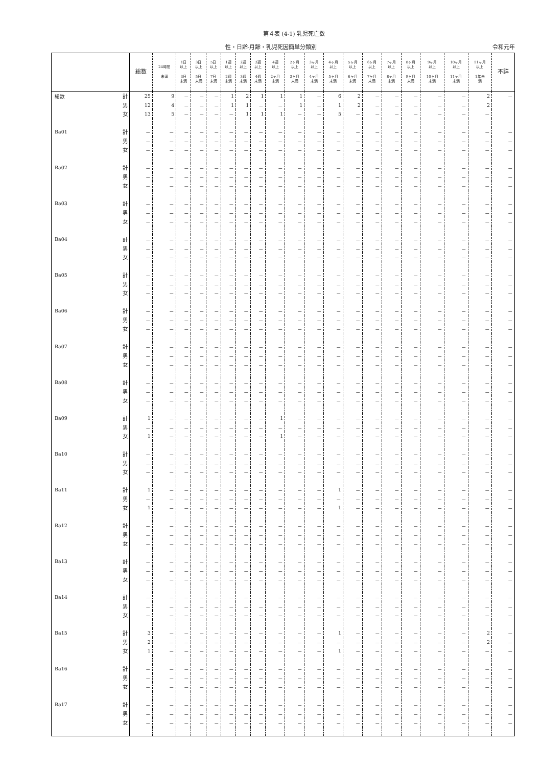第４表 (4-1) 乳児死亡数
性・日齢-月齢・乳児死因簡単分類別 令和元年
| | | 総数 | 24時間 未満 | 1日 以上 3日 未満 | 3日 以上 5日 未満 | 5日 以上 7日 未満 | 1週 以上 2週 未満 | 2週 以上 3週 未満 | 3週 以上 4週 未満 | 4週 以上 2ヶ月 未満 | 2ヶ月 以上 3ヶ月 未満 | 3ヶ月 以上 4ヶ月 未満 | 4ヶ月 以上 5ヶ月 未満 | 5ヶ月 以上 6ヶ月 未満 | 6ヶ月 以上 7ヶ月 未満 | 7ヶ月 以上 8ヶ月 未満 | 8ヶ月 以上 9ヶ月 未満 | 9ヶ月 以上 10ヶ月 未満 | 10ヶ月 以上 11ヶ月 未満 | 11ヶ月 以上 1年未 満 | 不詳 |
| --- | --- | --- | --- | --- | --- | --- | --- | --- | --- | --- | --- | --- | --- | --- | --- | --- | --- | --- | --- | --- | --- |
| 総数 | 計 | 25 | 9 | － | － | － | 1 | 2 | 1 | 1 | 1 | － | 6 | 2 | － | － | － | － | － | 2 | － |
| | 男 | 12 | 4 | － | － | － | 1 | 1 | － | － | 1 | － | 1 | 2 | － | － | － | － | － | 2 | |
| | 女 | 13 | 5 | － | － | － | － | 1 | 1 | 1 | － | － | 5 | － | － | － | － | － | － | － | |
| Ba01 | 計 | － | － | － | － | － | － | － | － | － | － | － | － | － | － | － | － | － | － | － | － |
| | 男 | － | － | － | － | － | － | － | － | － | － | － | － | － | － | － | － | － | － | － | － |
| | 女 | － | － | － | － | － | － | － | － | － | － | － | － | － | － | － | － | － | － | － | － |
| Ba02 | 計 | － | － | － | － | － | － | － | － | － | － | － | － | － | － | － | － | － | － | － | － |
| | 男 | － | － | － | － | － | － | － | － | － | － | － | － | － | － | － | － | － | － | － | － |
| | 女 | － | － | － | － | － | － | － | － | － | － | － | － | － | － | － | － | － | － | － | － |
| Ba03 | 計 | － | － | － | － | － | － | － | － | － | － | － | － | － | － | － | － | － | － | － | － |
| | 男 | － | － | － | － | － | － | － | － | － | － | － | － | － | － | － | － | － | － | － | － |
| | 女 | － | － | － | － | － | － | － | － | － | － | － | － | － | － | － | － | － | － | － | － |
| Ba04 | 計 | － | － | － | － | － | － | － | － | － | － | － | － | － | － | － | － | － | － | － | － |
| | 男 | － | － | － | － | － | － | － | － | － | － | － | － | － | － | － | － | － | － | － | － |
| | 女 | － | － | － | － | － | － | － | － | － | － | － | － | － | － | － | － | － | － | － | － |
| Ba05 | 計 | － | － | － | － | － | － | － | － | － | － | － | － | － | － | － | － | － | － | － | － |
| | 男 | － | － | － | － | － | － | － | － | － | － | － | － | － | － | － | － | － | － | － | － |
| | 女 | － | － | － | － | － | － | － | － | － | － | － | － | － | － | － | － | － | － | － | － |
| Ba06 | 計 | － | － | － | － | － | － | － | － | － | － | － | － | － | － | － | － | － | － | － | － |
| | 男 | － | － | － | － | － | － | － | － | － | － | － | － | － | － | － | － | － | － | － | － |
| | 女 | － | － | － | － | － | － | － | － | － | － | － | － | － | － | － | － | － | － | － | － |
| Ba07 | 計 | － | － | － | － | － | － | － | － | － | － | － | － | － | － | － | － | － | － | － | － |
| | 男 | － | － | － | － | － | － | － | － | － | － | － | － | － | － | － | － | － | － | － | － |
| | 女 | － | － | － | － | － | － | － | － | － | － | － | － | － | － | － | － | － | － | － | － |
| Ba08 | 計 | － | － | － | － | － | － | － | － | － | － | － | － | － | － | － | － | － | － | － | － |
| | 男 | － | － | － | － | － | － | － | － | － | － | － | － | － | － | － | － | － | － | － | － |
| | 女 | － | － | － | － | － | － | － | － | － | － | － | － | － | － | － | － | － | － | － | － |
| Ba09 | 計 | 1 | － | － | － | － | － | － | － | 1 | － | － | － | － | － | － | － | － | － | － | － |
| | 男 | － | － | － | － | － | － | － | － | － | － | － | － | － | － | － | － | － | － | － | － |
| | 女 | 1 | － | － | － | － | － | － | － | 1 | － | － | － | － | － | － | － | － | － | － | － |
| Ba10 | 計 | － | － | － | － | － | － | － | － | － | － | － | － | － | － | － | － | － | － | － | － |
| | 男 | － | － | － | － | － | － | － | － | － | － | － | － | － | － | － | － | － | － | － | － |
| | 女 | － | － | － | － | － | － | － | － | － | － | － | － | － | － | － | － | － | － | － | － |
| Ba11 | 計 | 1 | － | － | － | － | － | － | － | － | － | － | 1 | － | － | － | － | － | － | － | － |
| | 男 | － | － | － | － | － | － | － | － | － | － | － | － | － | － | － | － | － | － | － | － |
| | 女 | 1 | － | － | － | － | － | － | － | － | － | － | 1 | － | － | － | － | － | － | － | － |
| Ba12 | 計 | － | － | － | － | － | － | － | － | － | － | － | － | － | － | － | － | － | － | － | － |
| | 男 | － | － | － | － | － | － | － | － | － | － | － | － | － | － | － | － | － | － | － | － |
| | 女 | － | － | － | － | － | － | － | － | － | － | － | － | － | － | － | － | － | － | － | － |
| Ba13 | 計 | － | － | － | － | － | － | － | － | － | － | － | － | － | － | － | － | － | － | － | － |
| | 男 | － | － | － | － | － | － | － | － | － | － | － | － | － | － | － | － | － | － | － | － |
| | 女 | － | － | － | － | － | － | － | － | － | － | － | － | － | － | － | － | － | － | － | － |
| Ba14 | 計 | － | － | － | － | － | － | － | － | － | － | － | － | － | － | － | － | － | － | － | － |
| | 男 | － | － | － | － | － | － | － | － | － | － | － | － | － | － | － | － | － | － | － | － |
| | 女 | － | － | － | － | － | － | － | － | － | － | － | － | － | － | － | － | － | － | － | － |
| Ba15 | 計 | 3 | － | － | － | － | － | － | － | － | － | － | 1 | － | － | － | － | － | － | 2 | － |
| | 男 | 2 | － | － | － | － | － | － | － | － | － | － | － | － | － | － | － | － | － | 2 | － |
| | 女 | 1 | － | － | － | － | － | － | － | － | － | － | 1 | － | － | － | － | － | － | － | － |
| Ba16 | 計 | － | － | － | － | － | － | － | － | － | － | － | － | － | － | － | － | － | － | － | － |
| | 男 | － | － | － | － | － | － | － | － | － | － | － | － | － | － | － | － | － | － | － | － |
| | 女 | － | － | － | － | － | － | － | － | － | － | － | － | － | － | － | － | － | － | － | － |
| Ba17 | 計 | － | － | － | － | － | － | － | － | － | － | － | － | － | － | － | － | － | － | － | － |
| | 男 | － | － | － | － | － | － | － | － | － | － | － | － | － | － | － | － | － | － | － | － |
| | 女 | － | － | － | － | － | － | － | － | － | － | － | － | － | － | － | － | － | － | － | － |